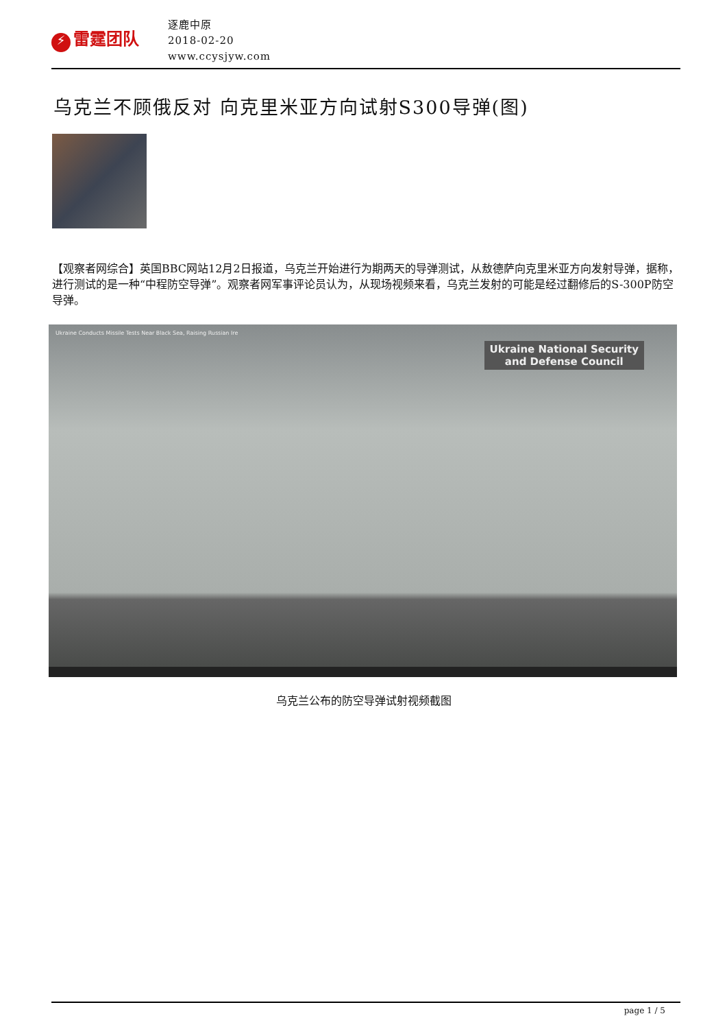⚡ 雷霆团队
逐鹿中原
2018-02-20
www.ccysjyw.com
乌克兰不顾俄反对 向克里米亚方向试射S300导弹(图)
【观察者网综合】英国BBC网站12月2日报道，乌克兰开始进行为期两天的导弹测试，从敖德萨向克里米亚方向发射导弹，据称，进行测试的是一种“中程防空导弹”。观察者网军事评论员认为，从现场视频来看，乌克兰发射的可能是经过翻修后的S-300P防空导弹。
Ukraine Conducts Missile Tests Near Black Sea, Raising Russian Ire
Ukraine National Security
and Defense Council
乌克兰公布的防空导弹试射视频截图
page 1 / 5